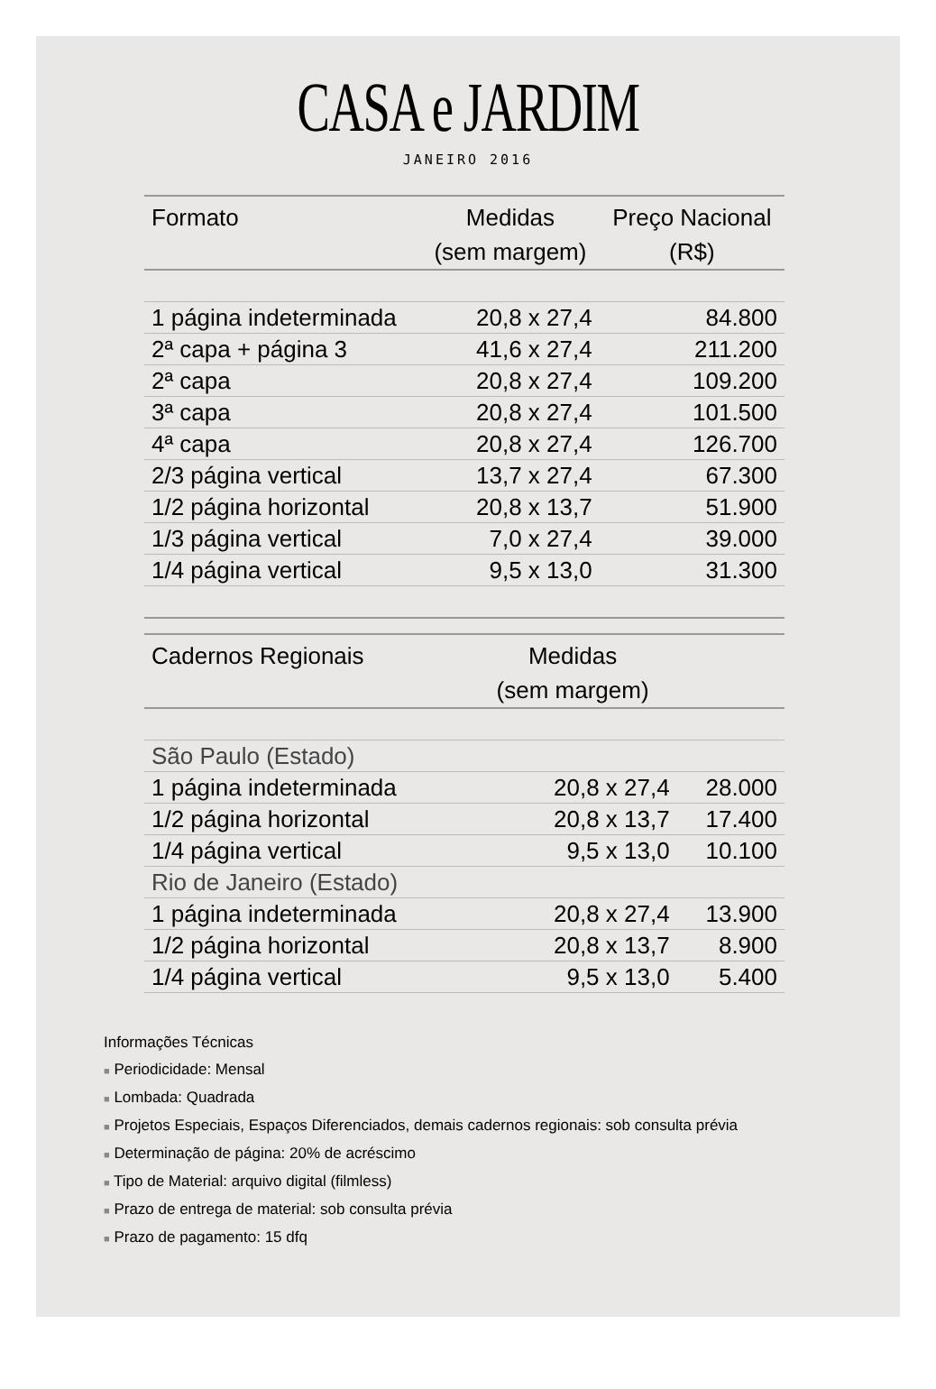CASA e JARDIM
JANEIRO 2016
| Formato | Medidas (sem margem) | Preço Nacional (R$) |
| --- | --- | --- |
| 1 página indeterminada | 20,8 x 27,4 | 84.800 |
| 2ª capa + página 3 | 41,6 x 27,4 | 211.200 |
| 2ª capa | 20,8 x 27,4 | 109.200 |
| 3ª capa | 20,8 x 27,4 | 101.500 |
| 4ª capa | 20,8 x 27,4 | 126.700 |
| 2/3 página vertical | 13,7 x 27,4 | 67.300 |
| 1/2 página horizontal | 20,8 x 13,7 | 51.900 |
| 1/3 página vertical | 7,0 x 27,4 | 39.000 |
| 1/4 página vertical | 9,5 x 13,0 | 31.300 |
| Cadernos Regionais | Medidas (sem margem) | |
| --- | --- | --- |
| São Paulo (Estado) | | |
| 1 página indeterminada | 20,8 x 27,4 | 28.000 |
| 1/2 página horizontal | 20,8 x 13,7 | 17.400 |
| 1/4 página vertical | 9,5 x 13,0 | 10.100 |
| Rio de Janeiro (Estado) | | |
| 1 página indeterminada | 20,8 x 27,4 | 13.900 |
| 1/2 página horizontal | 20,8 x 13,7 | 8.900 |
| 1/4 página vertical | 9,5 x 13,0 | 5.400 |
Informações Técnicas
■ Periodicidade: Mensal
■ Lombada: Quadrada
■ Projetos Especiais, Espaços Diferenciados, demais cadernos regionais: sob consulta prévia
■ Determinação de página: 20% de acréscimo
■ Tipo de Material: arquivo digital (filmless)
■ Prazo de entrega de material: sob consulta prévia
■ Prazo de pagamento: 15 dfq